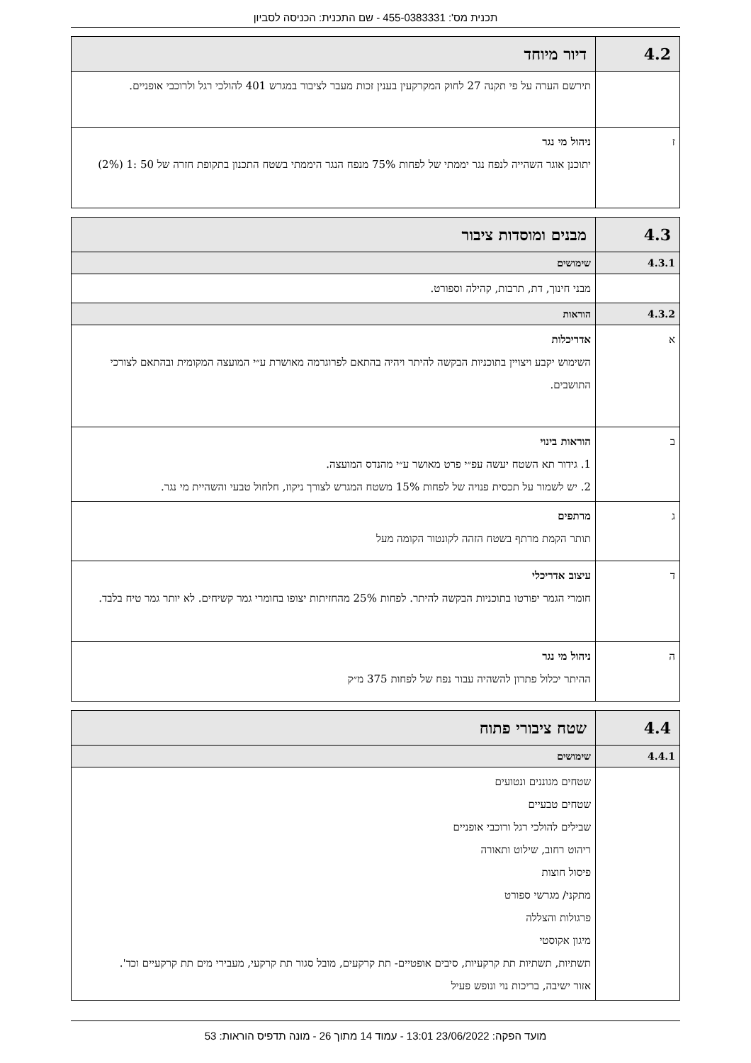תכנית מס': 455-0383331 - שם התכנית: הכניסה לסביון
| 4.2 | דיור מיוחד |
| | תירשם הערה על פי תקנה 27 לחוק המקרקעין בענין זכות מעבר לציבור במגרש 401 להולכי רגל ולרוכבי אופניים. |
| ז | ניהול מי נגר יתוכנן אוגר השהייה לנפח נגר יממתי של לפחות 75% מנפח הנגר היממתי בשטח התכנון בתקופת חזרה של 50 :1 (2%) |
| 4.3 | מבנים ומוסדות ציבור |
| 4.3.1 | שימושים |
| | מבני חינוך, דת, תרבות, קהילה וספורט. |
| 4.3.2 | הוראות |
| א | אדריכלות השימוש יקבע ויצויין בתוכניות הבקשה להיתר ויהיה בהתאם לפרוגרמה מאושרת ע״י המועצה המקומית ובהתאם לצורכי התושבים. |
| ב | הוראות בינוי 1. גידור תא השטח יעשה עפ״י פרט מאושר ע״י מהנדס המועצה. 2. יש לשמור על תכסית פנויה של לפחות 15% משטח המגרש לצורך ניקוז, חלחול טבעי והשהיית מי נגר. |
| ג | מרתפים תותר הקמת מרתף בשטח הזהה לקונטור הקומה מעל |
| ד | עיצוב אדריכלי חומרי הגמר יפורטו בתוכניות הבקשה להיתר. לפחות 25% מהחזיתות יצופו בחומרי גמר קשיחים. לא יותר גמר טיח בלבד. |
| ה | ניהול מי נגר ההיתר יכלול פתרון להשהיה עבור נפח של לפחות 375 מ״ק |
| 4.4 | שטח ציבורי פתוח |
| 4.4.1 | שימושים |
| | שטחים מגוננים ונטועים שטחים טבעיים שבילים להולכי רגל ורוכבי אופניים ריהוט רחוב, שילוט ותאורה פיסול חוצות מתקני/ מגרשי ספורט פרגולות והצללה מיגון אקוסטי תשתיות, תשתיות תת קרקעיות, סיבים אופטיים- תת קרקעים, מובל סגור תת קרקעי, מעבירי מים תת קרקעיים וכד'. אזור ישיבה, בריכות נוי ונופש פעיל |
מועד הפקה: 23/06/2022 13:01 - עמוד 14 מתוך 26 - מונה תדפיס הוראות: 53